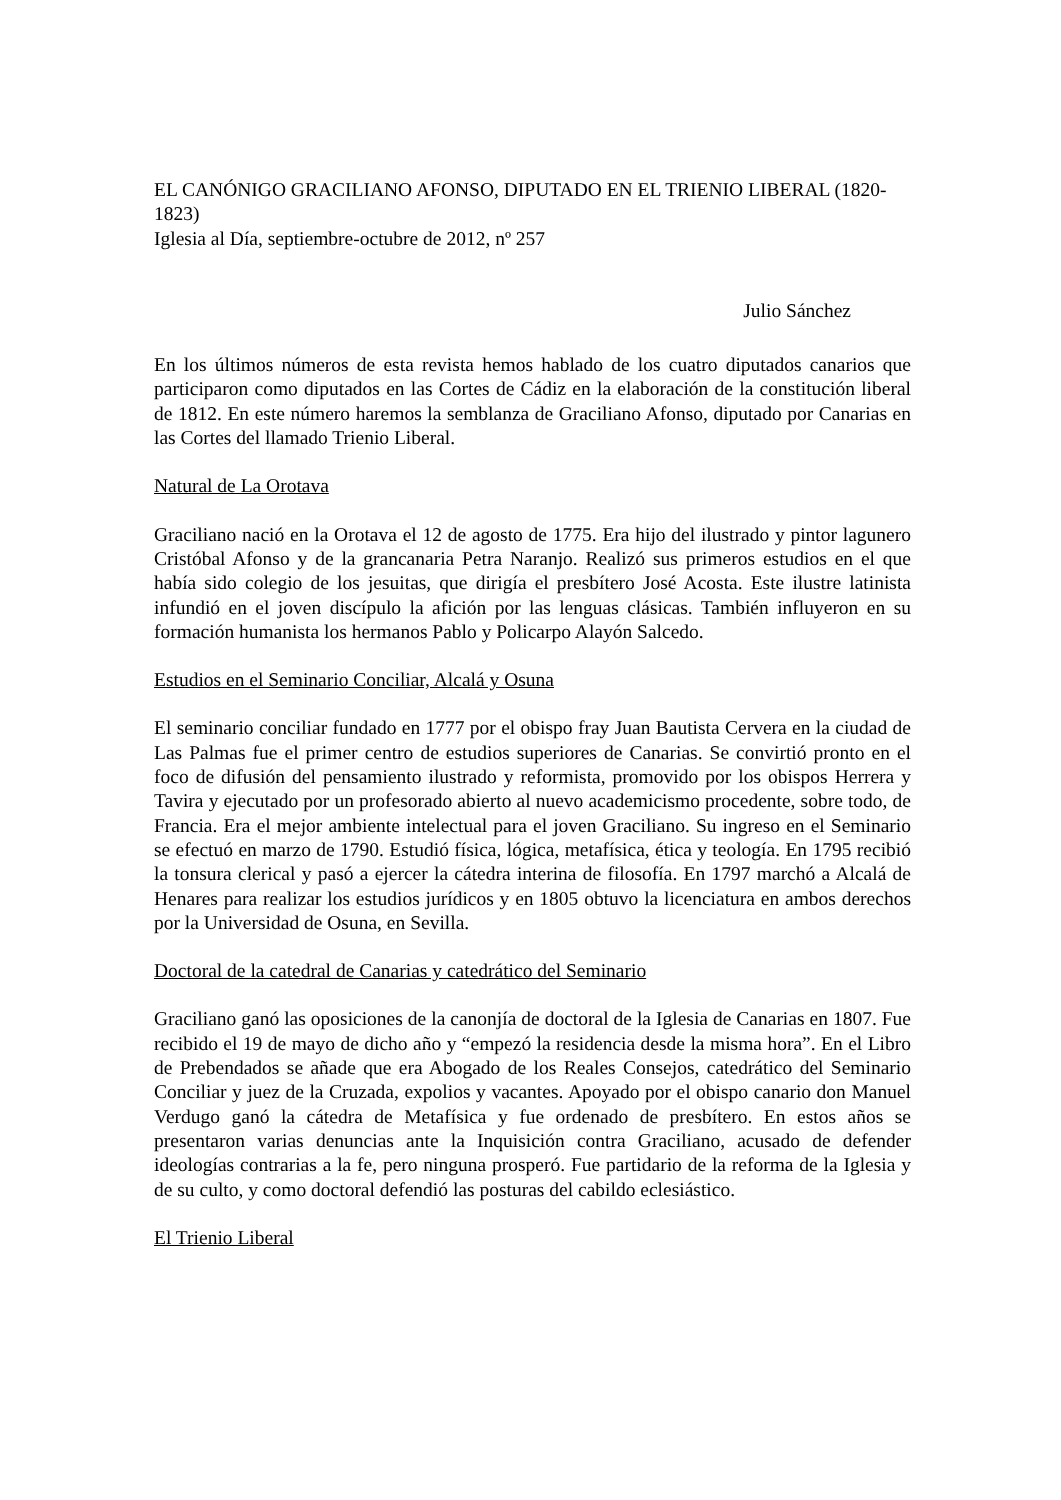EL CANÓNIGO GRACILIANO AFONSO, DIPUTADO EN EL TRIENIO LIBERAL (1820-1823)
Iglesia al Día, septiembre-octubre de 2012, nº 257
Julio Sánchez
En los últimos números de esta revista hemos hablado de los cuatro diputados canarios que participaron como diputados en las Cortes de Cádiz en la elaboración de la constitución liberal de 1812. En este número haremos la semblanza de Graciliano Afonso, diputado por Canarias en las Cortes del llamado Trienio Liberal.
Natural de La Orotava
Graciliano nació en la Orotava el 12 de agosto de 1775. Era hijo del ilustrado y pintor lagunero Cristóbal Afonso y de la grancanaria Petra Naranjo. Realizó sus primeros estudios en el que había sido colegio de los jesuitas, que dirigía el presbítero José Acosta. Este ilustre latinista infundió en el joven discípulo la afición por las lenguas clásicas. También influyeron en su formación humanista los hermanos Pablo y Policarpo Alayón Salcedo.
Estudios en el Seminario Conciliar, Alcalá y Osuna
El seminario conciliar fundado en 1777 por el obispo fray Juan Bautista Cervera en la ciudad de Las Palmas fue el primer centro de estudios superiores de Canarias. Se convirtió pronto en el foco de difusión del pensamiento ilustrado y reformista, promovido por los obispos Herrera y Tavira y ejecutado por un profesorado abierto al nuevo academicismo procedente, sobre todo, de Francia. Era el mejor ambiente intelectual para el joven Graciliano. Su ingreso en el Seminario se efectuó en marzo de 1790. Estudió física, lógica, metafísica, ética y teología. En 1795 recibió la tonsura clerical y pasó a ejercer la cátedra interina de filosofía. En 1797 marchó a Alcalá de Henares para realizar los estudios jurídicos y en 1805 obtuvo la licenciatura en ambos derechos por la Universidad de Osuna, en Sevilla.
Doctoral de la catedral de Canarias y catedrático del Seminario
Graciliano ganó las oposiciones de la canonjía de doctoral de la Iglesia de Canarias en 1807. Fue recibido el 19 de mayo de dicho año y “empezó la residencia desde la misma hora”. En el Libro de Prebendados se añade que era Abogado de los Reales Consejos, catedrático del Seminario Conciliar y juez de la Cruzada, expolios y vacantes. Apoyado por el obispo canario don Manuel Verdugo ganó la cátedra de Metafísica y fue ordenado de presbítero. En estos años se presentaron varias denuncias ante la Inquisición contra Graciliano, acusado de defender ideologías contrarias a la fe, pero ninguna prosperó. Fue partidario de la reforma de la Iglesia y de su culto, y como doctoral defendió las posturas del cabildo eclesiástico.
El Trienio Liberal